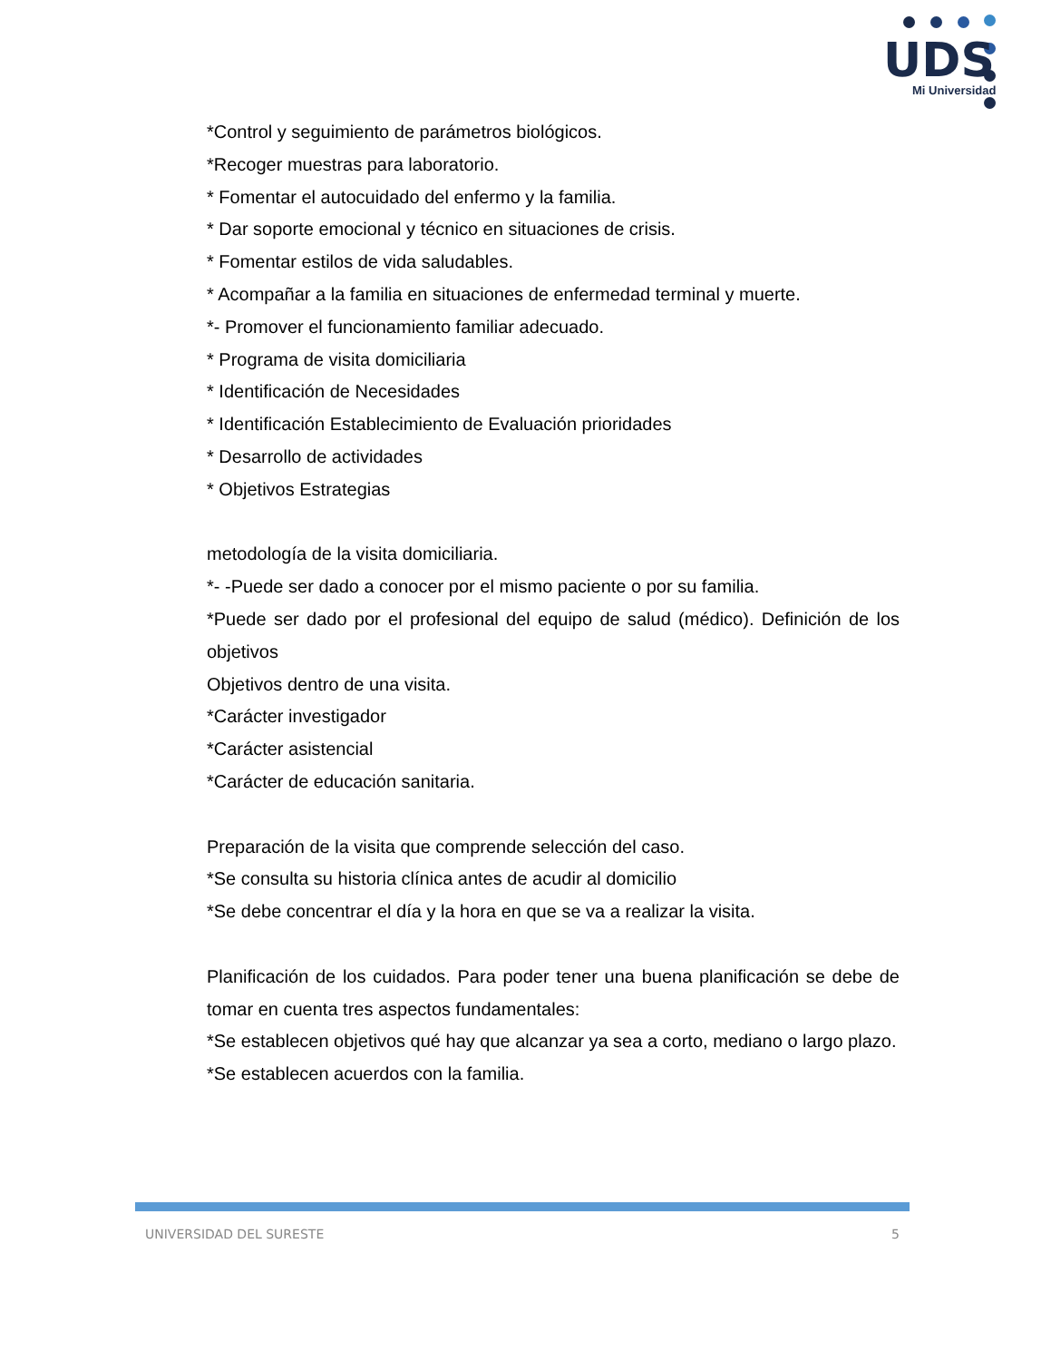UDS
Mi Universidad
*Control y seguimiento de parámetros biológicos.
*Recoger muestras para laboratorio.
* Fomentar el autocuidado del enfermo y la familia.
* Dar soporte emocional y técnico en situaciones de crisis.
* Fomentar estilos de vida saludables.
* Acompañar a la familia en situaciones de enfermedad terminal y muerte.
*- Promover el funcionamiento familiar adecuado.
* Programa de visita domiciliaria
* Identificación de Necesidades
* Identificación Establecimiento de Evaluación prioridades
* Desarrollo de actividades
* Objetivos Estrategias
metodología de la visita domiciliaria.
*- -Puede ser dado a conocer por el mismo paciente o por su familia.
*Puede ser dado por el profesional del equipo de salud (médico). Definición de los objetivos
Objetivos dentro de una visita.
*Carácter investigador
*Carácter asistencial
*Carácter de educación sanitaria.
Preparación de la visita que comprende selección del caso.
*Se consulta su historia clínica antes de acudir al domicilio
*Se debe concentrar el día y la hora en que se va a realizar la visita.
Planificación de los cuidados. Para poder tener una buena planificación se debe de tomar en cuenta tres aspectos fundamentales:
*Se establecen objetivos qué hay que alcanzar ya sea a corto, mediano o largo plazo.
*Se establecen acuerdos con la familia.
UNIVERSIDAD DEL SURESTE 5